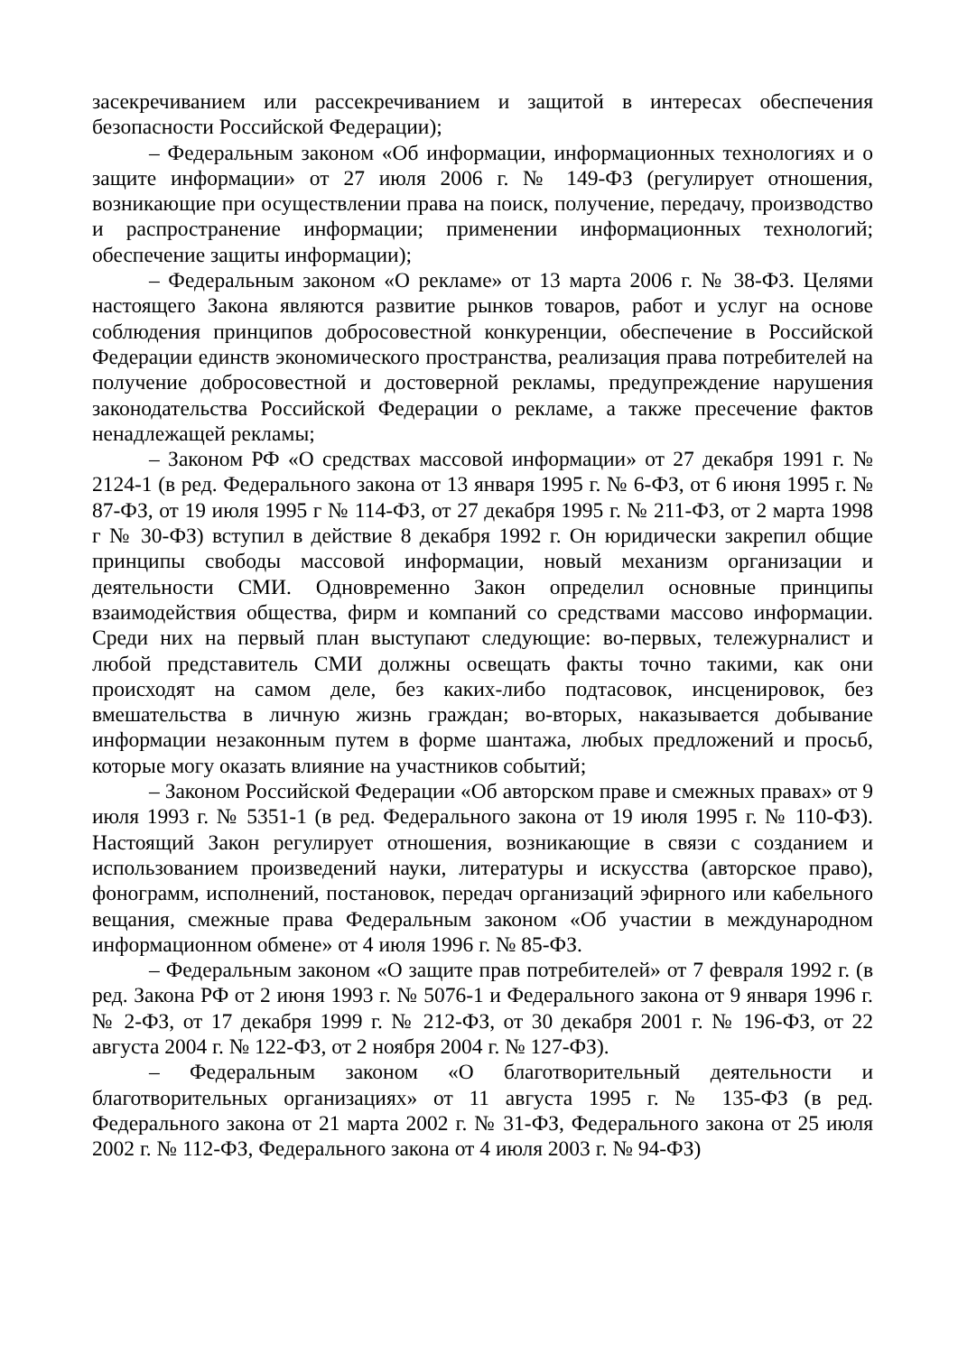засекречиванием или рассекречиванием и защитой в интересах обеспечения безопасности Российской Федерации);
– Федеральным законом «Об информации, информационных технологиях и о защите информации» от 27 июля 2006 г. № 149-ФЗ (регулирует отношения, возникающие при осуществлении права на поиск, получение, передачу, производство и распространение информации; применении информационных технологий; обеспечение защиты информации);
– Федеральным законом «О рекламе» от 13 марта 2006 г. № 38-ФЗ. Целями настоящего Закона являются развитие рынков товаров, работ и услуг на основе соблюдения принципов добросовестной конкуренции, обеспечение в Российской Федерации единств экономического пространства, реализация права потребителей на получение добросовестной и достоверной рекламы, предупреждение нарушения законодательства Российской Федерации о рекламе, а также пресечение фактов ненадлежащей рекламы;
– Законом РФ «О средствах массовой информации» от 27 декабря 1991 г. № 2124-1 (в ред. Федерального закона от 13 января 1995 г. № 6-ФЗ, от 6 июня 1995 г. № 87-ФЗ, от 19 июля 1995 г № 114-ФЗ, от 27 декабря 1995 г. № 211-ФЗ, от 2 марта 1998 г № 30-ФЗ) вступил в действие 8 декабря 1992 г. Он юридически закрепил общие принципы свободы массовой информации, новый механизм организации и деятельности СМИ. Одновременно Закон определил основные принципы взаимодействия общества, фирм и компаний со средствами массово информации. Среди них на первый план выступают следующие: во-первых, тележурналист и любой представитель СМИ должны освещать факты точно такими, как они происходят на самом деле, без каких-либо подтасовок, инсценировок, без вмешательства в личную жизнь граждан; во-вторых, наказывается добывание информации незаконным путем в форме шантажа, любых предложений и просьб, которые могу оказать влияние на участников событий;
– Законом Российской Федерации «Об авторском праве и смежных правах» от 9 июля 1993 г. № 5351-1 (в ред. Федерального закона от 19 июля 1995 г. № 110-ФЗ). Настоящий Закон регулирует отношения, возникающие в связи с созданием и использованием произведений науки, литературы и искусства (авторское право), фонограмм, исполнений, постановок, передач организаций эфирного или кабельного вещания, смежные права Федеральным законом «Об участии в международном информационном обмене» от 4 июля 1996 г. № 85-ФЗ.
– Федеральным законом «О защите прав потребителей» от 7 февраля 1992 г. (в ред. Закона РФ от 2 июня 1993 г. № 5076-1 и Федерального закона от 9 января 1996 г. № 2-ФЗ, от 17 декабря 1999 г. № 212-ФЗ, от 30 декабря 2001 г. № 196-ФЗ, от 22 августа 2004 г. № 122-ФЗ, от 2 ноября 2004 г. № 127-ФЗ).
– Федеральным законом «О благотворительный деятельности и благотворительных организациях» от 11 августа 1995 г. № 135-ФЗ (в ред. Федерального закона от 21 марта 2002 г. № 31-ФЗ, Федерального закона от 25 июля 2002 г. № 112-ФЗ, Федерального закона от 4 июля 2003 г. № 94-ФЗ)